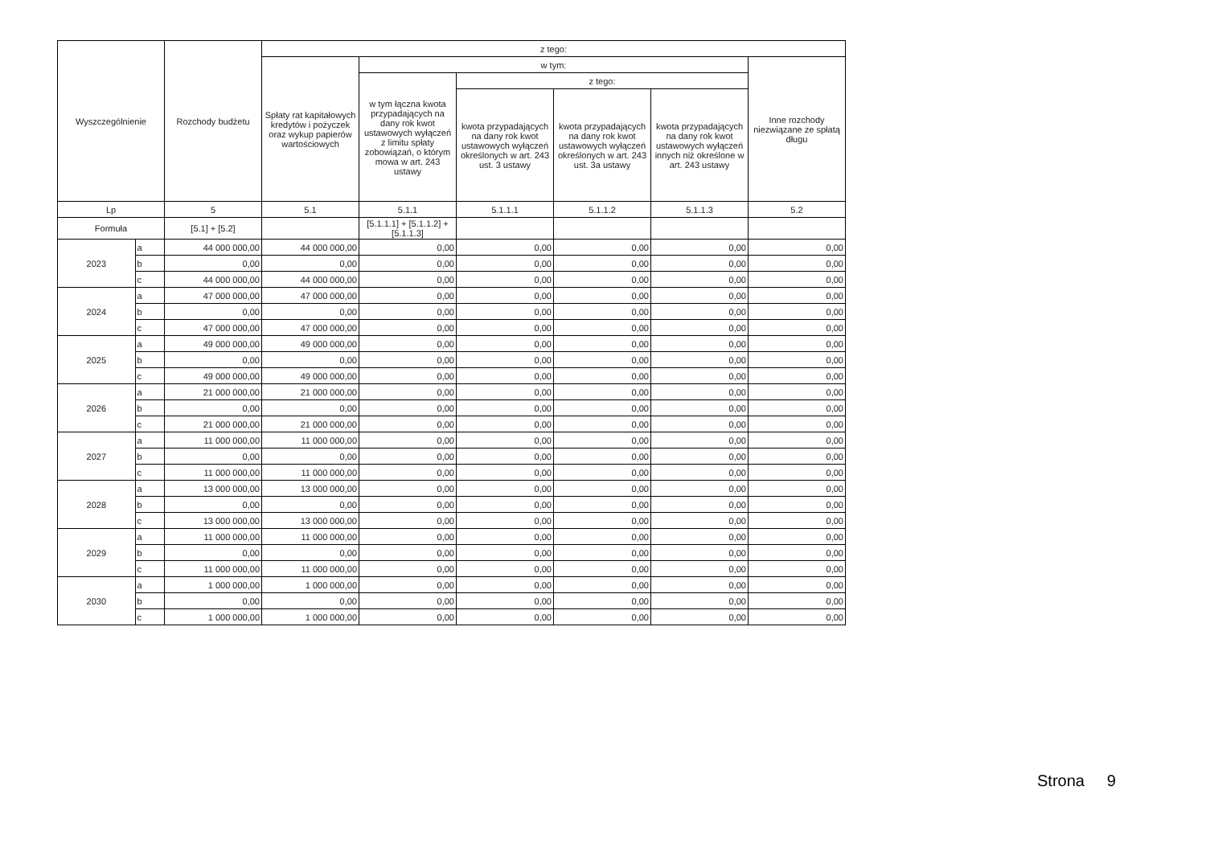| Wyszczególnienie | | Rozchody budżetu | z tego: | | | | | |
| --- | --- | --- | --- | --- | --- | --- | --- | --- |
| | | | Spłaty rat kapitałowych kredytów i pożyczek oraz wykup papierów wartościowych | w tym: | | | | Inne rozchody niezwiązane ze spłatą długu |
| | | | | w tym łączna kwota przypadających na dany rok kwot ustawowych wyłączeń z limitu spłaty zobowiązań, o którym mowa w art. 243 ustawy | z tego: | | | |
| | | | | | kwota przypadających na dany rok kwot ustawowych wyłączeń określonych w art. 243 ust. 3 ustawy | kwota przypadających na dany rok kwot ustawowych wyłączeń określonych w art. 243 ust. 3a ustawy | kwota przypadających na dany rok kwot ustawowych wyłączeń innych niż określone w art. 243 ustawy | |
| Lp | | 5 | 5.1 | 5.1.1 | 5.1.1.1 | 5.1.1.2 | 5.1.1.3 | 5.2 |
| Formuła | | [5.1] + [5.2] | | [5.1.1.1] + [5.1.1.2] + [5.1.1.3] | | | | |
| 2023 | a | 44 000 000,00 | 44 000 000,00 | 0,00 | 0,00 | 0,00 | 0,00 | 0,00 |
| | b | 0,00 | 0,00 | 0,00 | 0,00 | 0,00 | 0,00 | 0,00 |
| | c | 44 000 000,00 | 44 000 000,00 | 0,00 | 0,00 | 0,00 | 0,00 | 0,00 |
| 2024 | a | 47 000 000,00 | 47 000 000,00 | 0,00 | 0,00 | 0,00 | 0,00 | 0,00 |
| | b | 0,00 | 0,00 | 0,00 | 0,00 | 0,00 | 0,00 | 0,00 |
| | c | 47 000 000,00 | 47 000 000,00 | 0,00 | 0,00 | 0,00 | 0,00 | 0,00 |
| 2025 | a | 49 000 000,00 | 49 000 000,00 | 0,00 | 0,00 | 0,00 | 0,00 | 0,00 |
| | b | 0,00 | 0,00 | 0,00 | 0,00 | 0,00 | 0,00 | 0,00 |
| | c | 49 000 000,00 | 49 000 000,00 | 0,00 | 0,00 | 0,00 | 0,00 | 0,00 |
| 2026 | a | 21 000 000,00 | 21 000 000,00 | 0,00 | 0,00 | 0,00 | 0,00 | 0,00 |
| | b | 0,00 | 0,00 | 0,00 | 0,00 | 0,00 | 0,00 | 0,00 |
| | c | 21 000 000,00 | 21 000 000,00 | 0,00 | 0,00 | 0,00 | 0,00 | 0,00 |
| 2027 | a | 11 000 000,00 | 11 000 000,00 | 0,00 | 0,00 | 0,00 | 0,00 | 0,00 |
| | b | 0,00 | 0,00 | 0,00 | 0,00 | 0,00 | 0,00 | 0,00 |
| | c | 11 000 000,00 | 11 000 000,00 | 0,00 | 0,00 | 0,00 | 0,00 | 0,00 |
| 2028 | a | 13 000 000,00 | 13 000 000,00 | 0,00 | 0,00 | 0,00 | 0,00 | 0,00 |
| | b | 0,00 | 0,00 | 0,00 | 0,00 | 0,00 | 0,00 | 0,00 |
| | c | 13 000 000,00 | 13 000 000,00 | 0,00 | 0,00 | 0,00 | 0,00 | 0,00 |
| 2029 | a | 11 000 000,00 | 11 000 000,00 | 0,00 | 0,00 | 0,00 | 0,00 | 0,00 |
| | b | 0,00 | 0,00 | 0,00 | 0,00 | 0,00 | 0,00 | 0,00 |
| | c | 11 000 000,00 | 11 000 000,00 | 0,00 | 0,00 | 0,00 | 0,00 | 0,00 |
| 2030 | a | 1 000 000,00 | 1 000 000,00 | 0,00 | 0,00 | 0,00 | 0,00 | 0,00 |
| | b | 0,00 | 0,00 | 0,00 | 0,00 | 0,00 | 0,00 | 0,00 |
| | c | 1 000 000,00 | 1 000 000,00 | 0,00 | 0,00 | 0,00 | 0,00 | 0,00 |
Strona 9